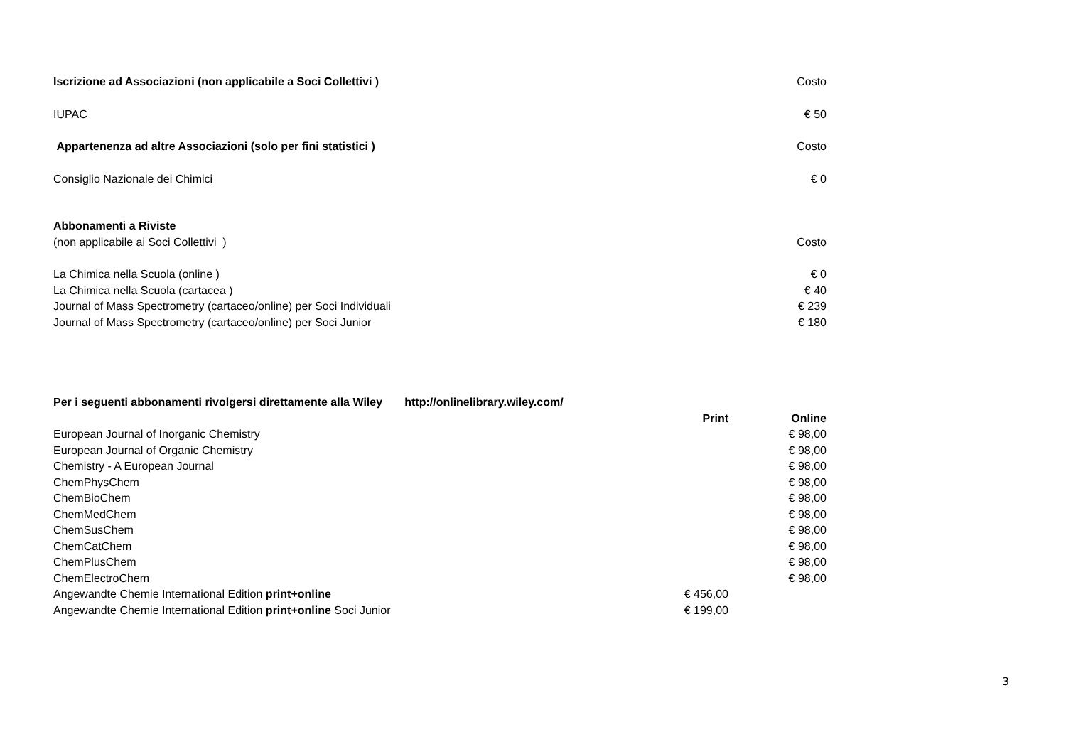| Iscrizione ad Associazioni (non applicabile a Soci Collettivi ) | | Costo |
| IUPAC | | € 50 |
| Appartenenza ad altre Associazioni (solo per fini statistici ) | | Costo |
| Consiglio Nazionale dei Chimici | | € 0 |
| Abbonamenti a Riviste | | |
| (non applicabile ai Soci Collettivi ) | | Costo |
| La Chimica nella Scuola (online ) | | € 0 |
| La Chimica nella Scuola (cartacea ) | | € 40 |
| Journal of Mass Spectrometry (cartaceo/online) per Soci Individuali | | € 239 |
| Journal of Mass Spectrometry (cartaceo/online) per Soci Junior | | € 180 |
| Per i seguenti abbonamenti rivolgersi direttamente alla Wiley http://onlinelibrary.wiley.com/ | | |
| | Print | Online |
| European Journal of Inorganic Chemistry | | € 98,00 |
| European Journal of Organic Chemistry | | € 98,00 |
| Chemistry - A European Journal | | € 98,00 |
| ChemPhysChem | | € 98,00 |
| ChemBioChem | | € 98,00 |
| ChemMedChem | | € 98,00 |
| ChemSusChem | | € 98,00 |
| ChemCatChem | | € 98,00 |
| ChemPlusChem | | € 98,00 |
| ChemElectroChem | | € 98,00 |
| Angewandte Chemie International Edition print+online | € 456,00 | |
| Angewandte Chemie International Edition print+online Soci Junior | € 199,00 | |
3